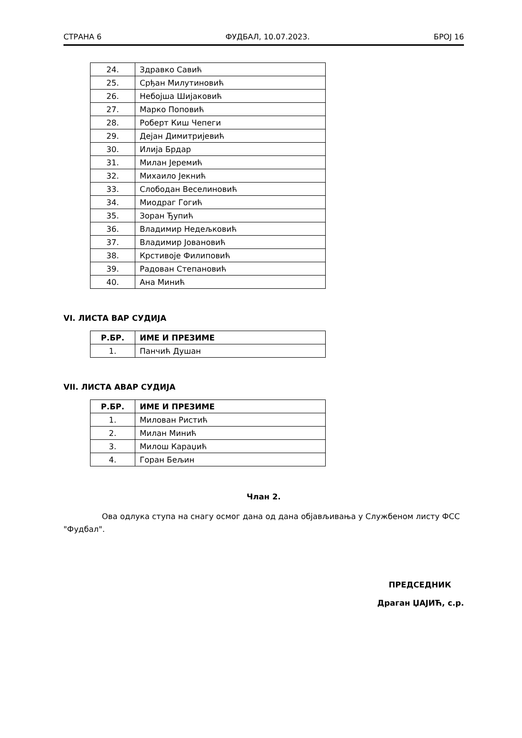СТРАНА 6 ФУДБАЛ, 10.07.2023. БРОЈ 16
| 24. | Здравко Савић |
| 25. | Срђан Милутиновић |
| 26. | Небојша Шијаковић |
| 27. | Марко Поповић |
| 28. | Роберт Киш Чепеги |
| 29. | Дејан Димитријевић |
| 30. | Илија Брдар |
| 31. | Милан Јеремић |
| 32. | Михаило Јекнић |
| 33. | Слободан Веселиновић |
| 34. | Миодраг Гогић |
| 35. | Зоран Ђупић |
| 36. | Владимир Недељковић |
| 37. | Владимир Јовановић |
| 38. | Крстивоје Филиповић |
| 39. | Радован Степановић |
| 40. | Ана Минић |
VI. ЛИСТА ВАР СУДИЈА
| Р.БР. | ИМЕ И ПРЕЗИМЕ |
| --- | --- |
| 1. | Панчић Душан |
VII. ЛИСТА АВАР СУДИЈА
| Р.БР. | ИМЕ И ПРЕЗИМЕ |
| --- | --- |
| 1. | Милован Ристић |
| 2. | Милан Минић |
| 3. | Милош Караџић |
| 4. | Горан Бељин |
Члан 2.
Ова одлука ступа на снагу осмог дана од дана објављивања у Службеном листу ФСС "Фудбал".
ПРЕДСЕДНИК
Драган ЏАЈИЋ, с.р.